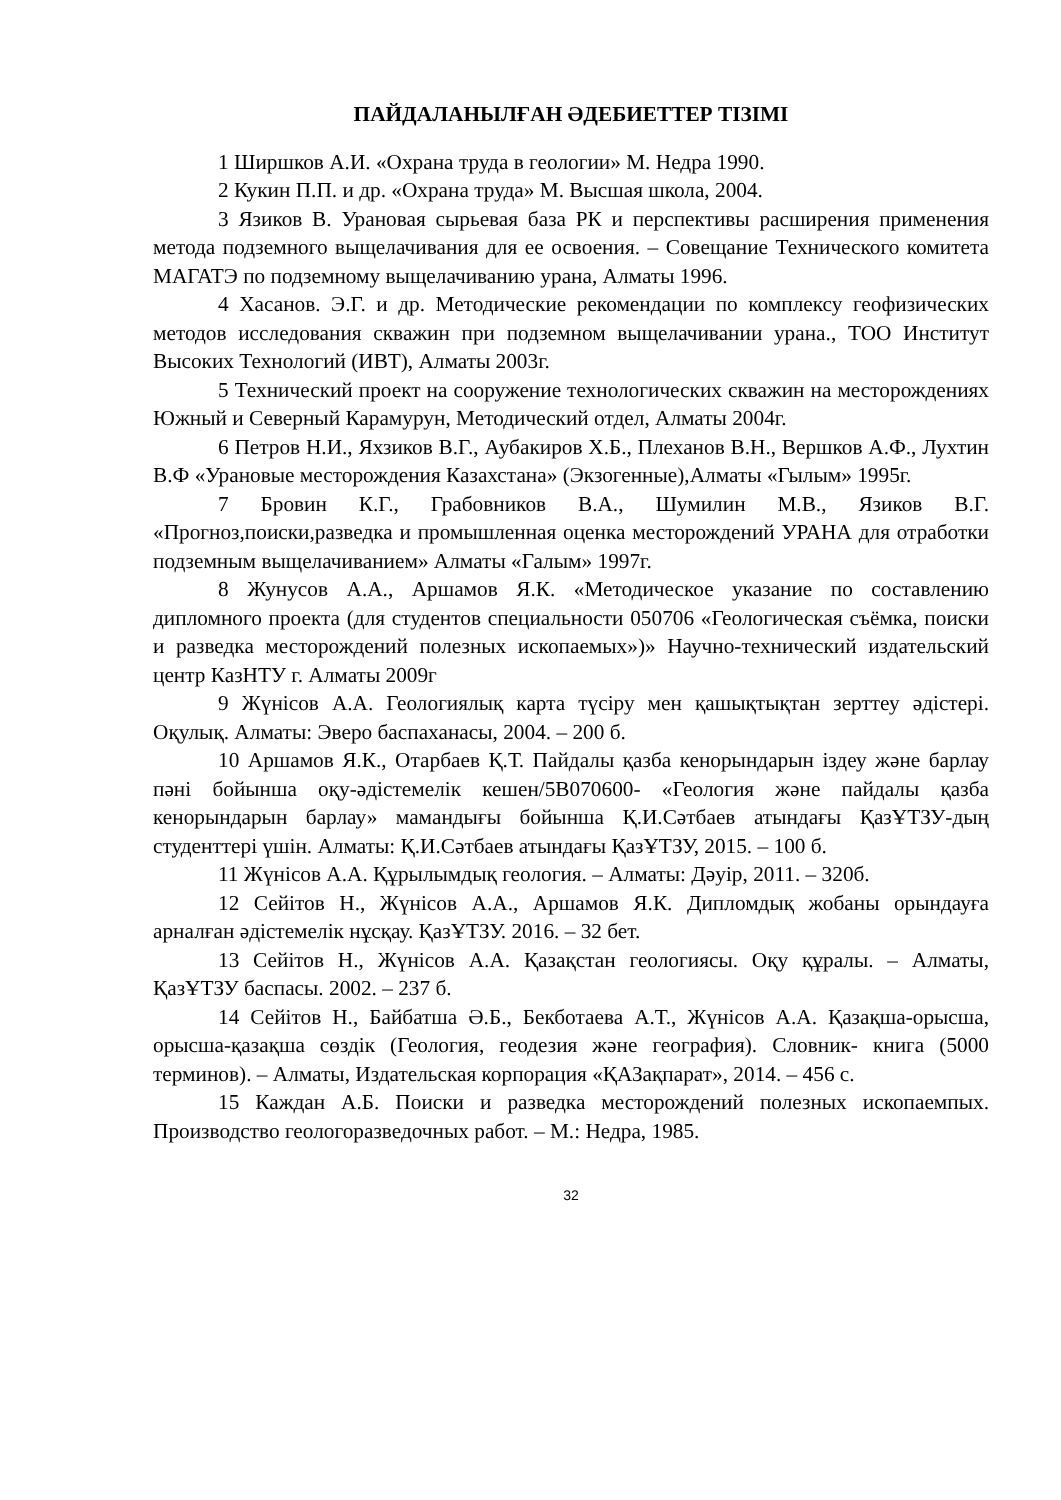ПАЙДАЛАНЫЛҒАН ӘДЕБИЕТТЕР ТІЗІМІ
1 Ширшков А.И. «Охрана труда в геологии» М. Недра 1990.
2 Кукин П.П. и др. «Охрана труда» М. Высшая школа, 2004.
3 Язиков В. Урановая сырьевая база РК и перспективы расширения применения метода подземного выщелачивания для ее освоения. – Совещание Технического комитета МАГАТЭ по подземному выщелачиванию урана, Алматы 1996.
4 Хасанов. Э.Г. и др. Методические рекомендации по комплексу геофизических методов исследования скважин при подземном выщелачивании урана., ТОО Институт Высоких Технологий (ИВТ), Алматы 2003г.
5 Технический проект на сооружение технологических скважин на месторождениях Южный и Северный Карамурун, Методический отдел, Алматы 2004г.
6 Петров Н.И., Яхзиков В.Г., Аубакиров Х.Б., Плеханов В.Н., Вершков А.Ф., Лухтин В.Ф «Урановые месторождения Казахстана» (Экзогенные),Алматы «Гылым» 1995г.
7 Бровин К.Г., Грабовников В.А., Шумилин М.В., Язиков В.Г. «Прогноз,поиски,разведка и промышленная оценка месторождений УРАНА для отработки подземным выщелачиванием» Алматы «Галым» 1997г.
8 Жунусов А.А., Аршамов Я.К. «Методическое указание по составлению дипломного проекта (для студентов специальности 050706 «Геологическая съёмка, поиски и разведка месторождений полезных ископаемых»)» Научно-технический издательский центр КазНТУ г. Алматы 2009г
9 Жүнісов А.А. Геологиялық карта түсіру мен қашықтықтан зерттеу әдістері. Оқулық. Алматы: Эверо баспаханасы, 2004. – 200 б.
10 Аршамов Я.К., Отарбаев Қ.Т. Пайдалы қазба кенорындарын іздеу және барлау пәні бойынша оқу-әдістемелік кешен/5В070600- «Геология және пайдалы қазба кенорындарын барлау» мамандығы бойынша Қ.И.Сәтбаев атындағы ҚазҰТЗУ-дың студенттері үшін. Алматы: Қ.И.Сәтбаев атындағы ҚазҰТЗУ, 2015. – 100 б.
11 Жүнісов А.А. Құрылымдық геология. – Алматы: Дәуір, 2011. – 320б.
12 Сейітов Н., Жүнісов А.А., Аршамов Я.К. Дипломдық жобаны орындауға арналған әдістемелік нұсқау. ҚазҰТЗУ. 2016. – 32 бет.
13 Сейітов Н., Жүнісов А.А. Қазақстан геологиясы. Оқу құралы. – Алматы, ҚазҰТЗУ баспасы. 2002. – 237 б.
14 Сейітов Н., Байбатша Ә.Б., Бекботаева А.Т., Жүнісов А.А. Қазақша-орысша, орысша-қазақша сөздік (Геология, геодезия және география). Словник- книга (5000 терминов). – Алматы, Издательская корпорация «ҚАЗақпарат», 2014. – 456 с.
15 Каждан А.Б. Поиски и разведка месторождений полезных ископаемпых. Производство геологоразведочных работ. – М.: Недра, 1985.
32